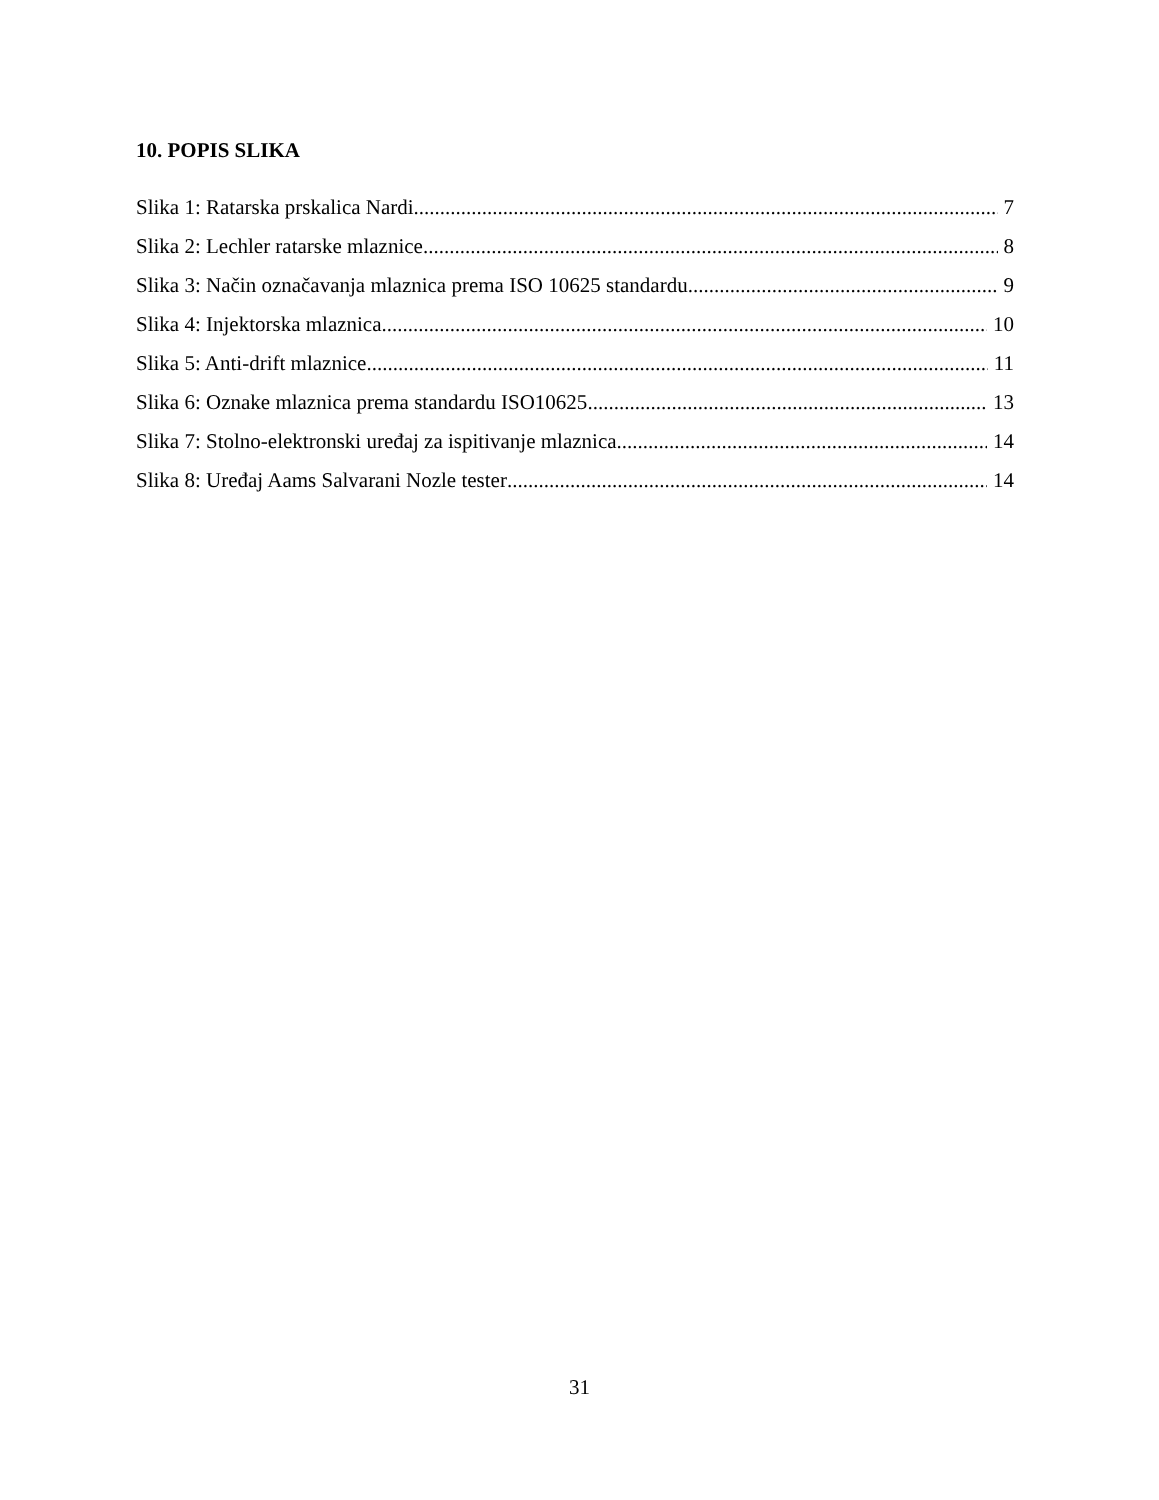10. POPIS SLIKA
Slika 1: Ratarska prskalica Nardi 7
Slika 2: Lechler ratarske mlaznice 8
Slika 3: Način označavanja mlaznica prema ISO 10625 standardu 9
Slika 4: Injektorska mlaznica 10
Slika 5: Anti-drift mlaznice 11
Slika 6: Oznake mlaznica prema standardu ISO10625 13
Slika 7: Stolno-elektronski uređaj za ispitivanje mlaznica 14
Slika 8: Uređaj Aams Salvarani Nozle tester 14
31